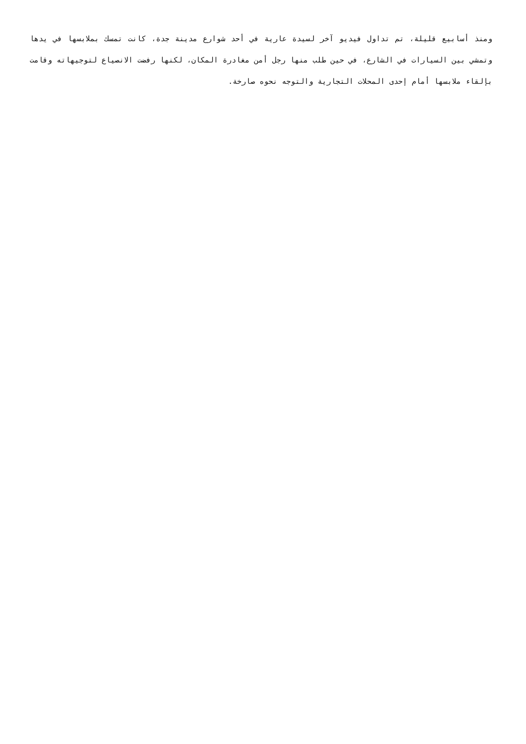ومنذ أسابيع قليلة، تم تداول فيديو آخر لسيدة عارية في أحد شوارع مدينة جدة، كانت تمسك بملابسها في يدها وتمشي بين السيارات في الشارع، في حين طلب منها رجل أمن مغادرة المكان، لكنها رفضت الانصياع لتوجيهاته وقامت بإلقاء ملابسها أمام إحدى المحلات التجارية والتوجه نحوه صارخة.